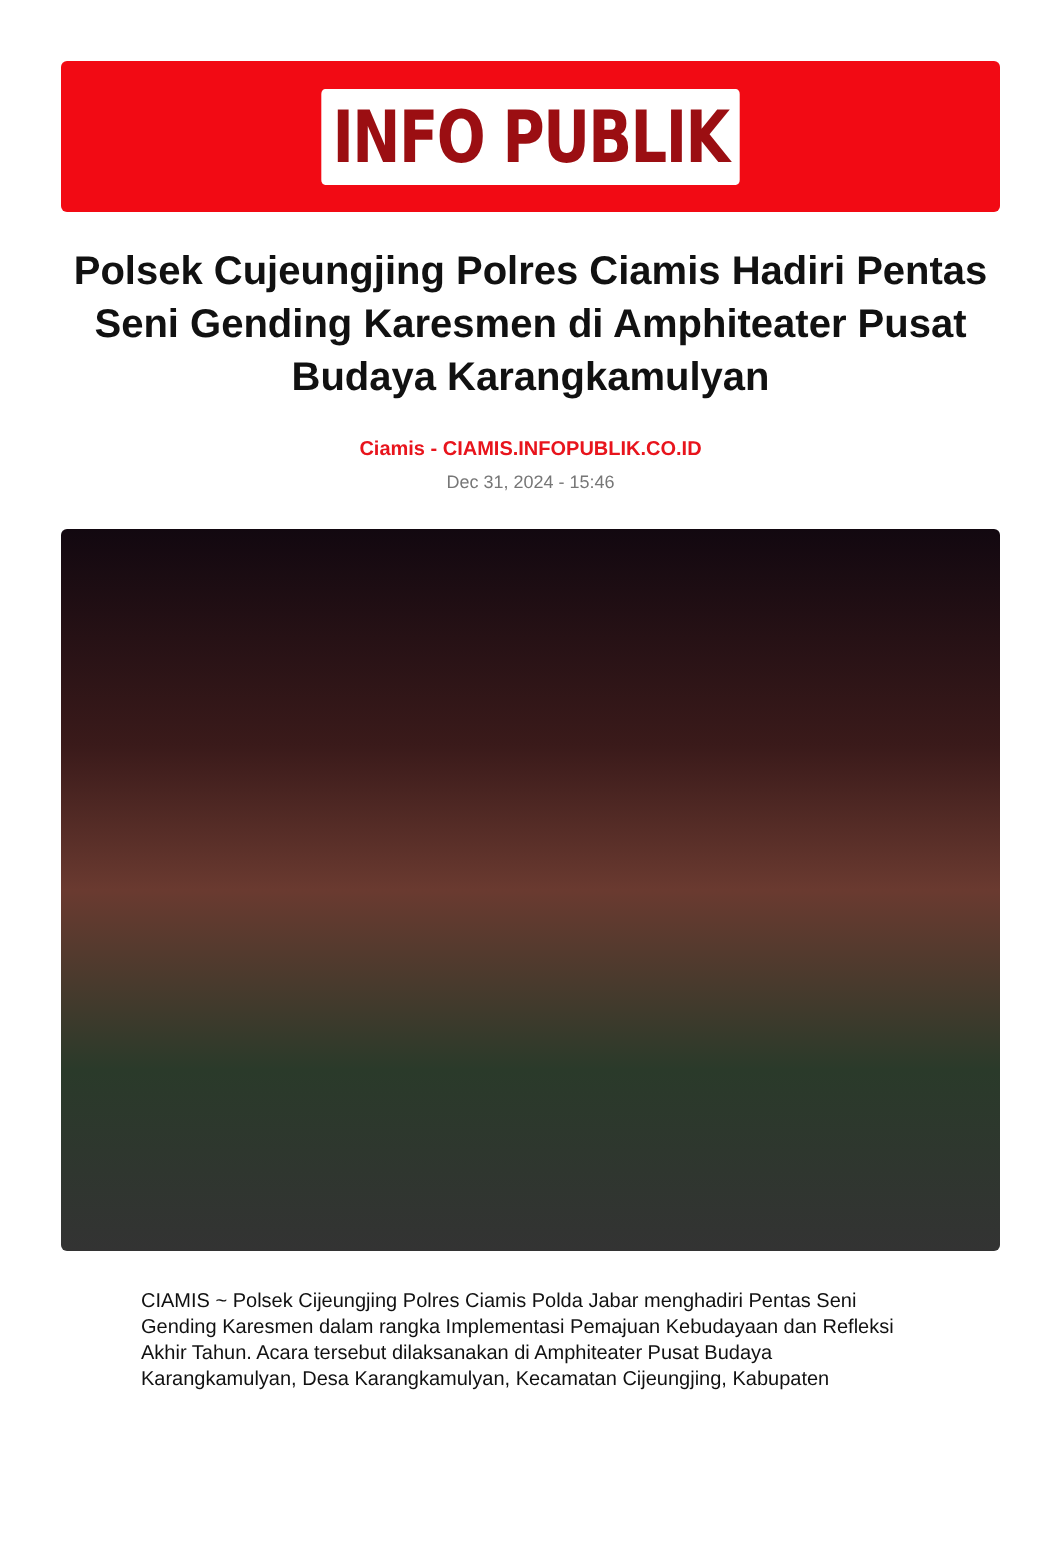INFO PUBLIK
Polsek Cujeungjing Polres Ciamis Hadiri Pentas Seni Gending Karesmen di Amphiteater Pusat Budaya Karangkamulyan
Ciamis - CIAMIS.INFOPUBLIK.CO.ID
Dec 31, 2024 - 15:46
CIAMIS ~ Polsek Cijeungjing Polres Ciamis Polda Jabar menghadiri Pentas Seni Gending Karesmen dalam rangka Implementasi Pemajuan Kebudayaan dan Refleksi Akhir Tahun. Acara tersebut dilaksanakan di Amphiteater Pusat Budaya Karangkamulyan, Desa Karangkamulyan, Kecamatan Cijeungjing, Kabupaten